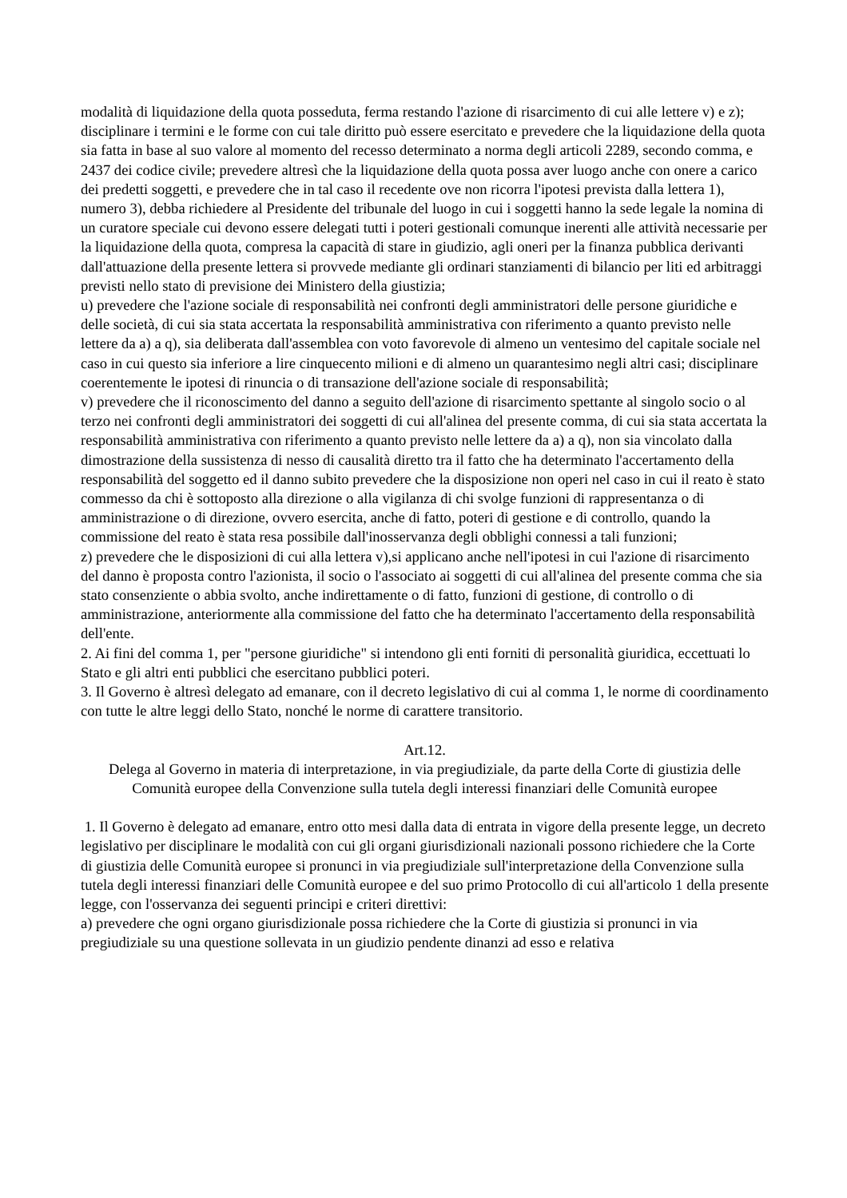modalità di liquidazione della quota posseduta, ferma restando l'azione di risarcimento di cui alle lettere v) e z); disciplinare i termini e le forme con cui tale diritto può essere esercitato e prevedere che la liquidazione della quota sia fatta in base al suo valore al momento del recesso determinato a norma degli articoli 2289, secondo comma, e 2437 dei codice civile; prevedere altresì che la liquidazione della quota possa aver luogo anche con onere a carico dei predetti soggetti, e prevedere che in tal caso il recedente ove non ricorra l'ipotesi prevista dalla lettera 1), numero 3), debba richiedere al Presidente del tribunale del luogo in cui i soggetti hanno la sede legale la nomina di un curatore speciale cui devono essere delegati tutti i poteri gestionali comunque inerenti alle attività necessarie per la liquidazione della quota, compresa la capacità di stare in giudizio, agli oneri per la finanza pubblica derivanti dall'attuazione della presente lettera si provvede mediante gli ordinari stanziamenti di bilancio per liti ed arbitraggi previsti nello stato di previsione dei Ministero della giustizia;
u) prevedere che l'azione sociale di responsabilità nei confronti degli amministratori delle persone giuridiche e delle società, di cui sia stata accertata la responsabilità amministrativa con riferimento a quanto previsto nelle lettere da a) a q), sia deliberata dall'assemblea con voto favorevole di almeno un ventesimo del capitale sociale nel caso in cui questo sia inferiore a lire cinquecento milioni e di almeno un quarantesimo negli altri casi; disciplinare coerentemente le ipotesi di rinuncia o di transazione dell'azione sociale di responsabilità;
v) prevedere che il riconoscimento del danno a seguito dell'azione di risarcimento spettante al singolo socio o al terzo nei confronti degli amministratori dei soggetti di cui all'alinea del presente comma, di cui sia stata accertata la responsabilità amministrativa con riferimento a quanto previsto nelle lettere da a) a q), non sia vincolato dalla dimostrazione della sussistenza di nesso di causalità diretto tra il fatto che ha determinato l'accertamento della responsabilità del soggetto ed il danno subito prevedere che la disposizione non operi nel caso in cui il reato è stato commesso da chi è sottoposto alla direzione o alla vigilanza di chi svolge funzioni di rappresentanza o di amministrazione o di direzione, ovvero esercita, anche di fatto, poteri di gestione e di controllo, quando la commissione del reato è stata resa possibile dall'inosservanza degli obblighi connessi a tali funzioni;
z) prevedere che le disposizioni di cui alla lettera v),si applicano anche nell'ipotesi in cui l'azione di risarcimento del danno è proposta contro l'azionista, il socio o l'associato ai soggetti di cui all'alinea del presente comma che sia stato consenziente o abbia svolto, anche indirettamente o di fatto, funzioni di gestione, di controllo o di amministrazione, anteriormente alla commissione del fatto che ha determinato l'accertamento della responsabilità dell'ente.
2. Ai fini del comma 1, per "persone giuridiche" si intendono gli enti forniti di personalità giuridica, eccettuati lo Stato e gli altri enti pubblici che esercitano pubblici poteri.
3. Il Governo è altresì delegato ad emanare, con il decreto legislativo di cui al comma 1, le norme di coordinamento con tutte le altre leggi dello Stato, nonché le norme di carattere transitorio.
Art.12.
Delega al Governo in materia di interpretazione, in via pregiudiziale, da parte della Corte di giustizia delle Comunità europee della Convenzione sulla tutela degli interessi finanziari delle Comunità europee
1. Il Governo è delegato ad emanare, entro otto mesi dalla data di entrata in vigore della presente legge, un decreto legislativo per disciplinare le modalità con cui gli organi giurisdizionali nazionali possono richiedere che la Corte di giustizia delle Comunità europee si pronunci in via pregiudiziale sull'interpretazione della Convenzione sulla tutela degli interessi finanziari delle Comunità europee e del suo primo Protocollo di cui all'articolo 1 della presente legge, con l'osservanza dei seguenti principi e criteri direttivi:
a) prevedere che ogni organo giurisdizionale possa richiedere che la Corte di giustizia si pronunci in via pregiudiziale su una questione sollevata in un giudizio pendente dinanzi ad esso e relativa